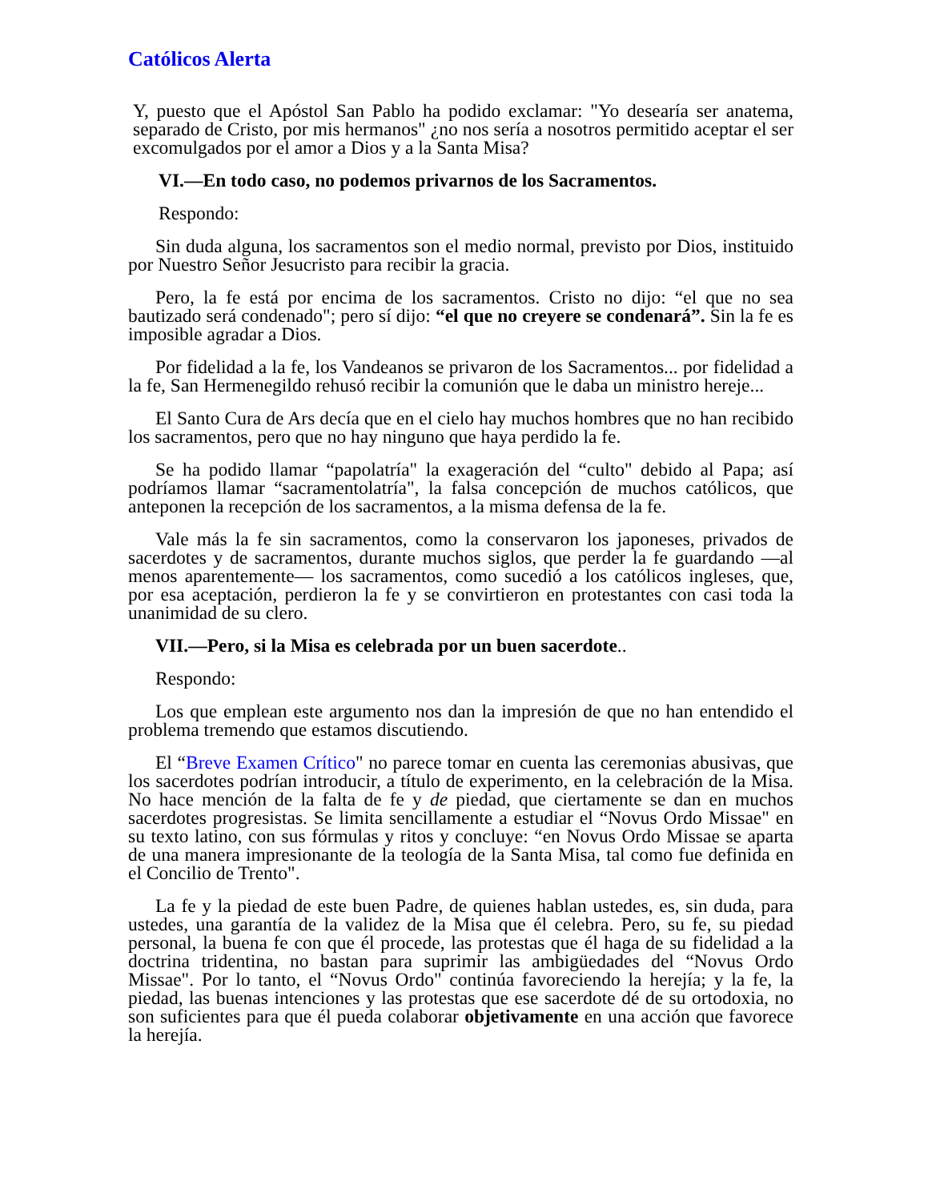Católicos Alerta
Y, puesto que el Apóstol San Pablo ha podido exclamar: "Yo desearía ser anatema, separado de Cristo, por mis hermanos" ¿no nos sería a nosotros permitido aceptar el ser excomulgados por el amor a Dios y a la Santa Misa?
VI.—En todo caso, no podemos privarnos de los Sacramentos.
Respondo:
Sin duda alguna, los sacramentos son el medio normal, previsto por Dios, instituido por Nuestro Señor Jesucristo para recibir la gracia.
Pero, la fe está por encima de los sacramentos. Cristo no dijo: “el que no sea bautizado será condenado"; pero sí dijo: “el que no creyere se condenará”. Sin la fe es imposible agradar a Dios.
Por fidelidad a la fe, los Vandeanos se privaron de los Sacramentos... por fidelidad a la fe, San Hermenegildo rehusó recibir la comunión que le daba un ministro hereje...
El Santo Cura de Ars decía que en el cielo hay muchos hombres que no han recibido los sacramentos, pero que no hay ninguno que haya perdido la fe.
Se ha podido llamar “papolatría" la exageración del “culto" debido al Papa; así podríamos llamar “sacramentolatría", la falsa concepción de muchos católicos, que anteponen la recepción de los sacramentos, a la misma defensa de la fe.
Vale más la fe sin sacramentos, como la conservaron los japoneses, privados de sacerdotes y de sacramentos, durante muchos siglos, que perder la fe guardando —al menos aparentemente— los sacramentos, como sucedió a los católicos ingleses, que, por esa aceptación, perdieron la fe y se convirtieron en protestantes con casi toda la unanimidad de su clero.
VII.—Pero, si la Misa es celebrada por un buen sacerdote..
Respondo:
Los que emplean este argumento nos dan la impresión de que no han entendido el problema tremendo que estamos discutiendo.
El “Breve Examen Crítico" no parece tomar en cuenta las ceremonias abusivas, que los sacerdotes podrían introducir, a título de experimento, en la celebración de la Misa. No hace mención de la falta de fe y de piedad, que ciertamente se dan en muchos sacerdotes progresistas. Se limita sencillamente a estudiar el “Novus Ordo Missae" en su texto latino, con sus fórmulas y ritos y concluye: “en Novus Ordo Missae se aparta de una manera impresionante de la teología de la Santa Misa, tal como fue definida en el Concilio de Trento".
La fe y la piedad de este buen Padre, de quienes hablan ustedes, es, sin duda, para ustedes, una garantía de la validez de la Misa que él celebra. Pero, su fe, su piedad personal, la buena fe con que él procede, las protestas que él haga de su fidelidad a la doctrina tridentina, no bastan para suprimir las ambigüedades del “Novus Ordo Missae". Por lo tanto, el “Novus Ordo" continúa favoreciendo la herejía; y la fe, la piedad, las buenas intenciones y las protestas que ese sacerdote dé de su ortodoxia, no son suficientes para que él pueda colaborar objetivamente en una acción que favorece la herejía.